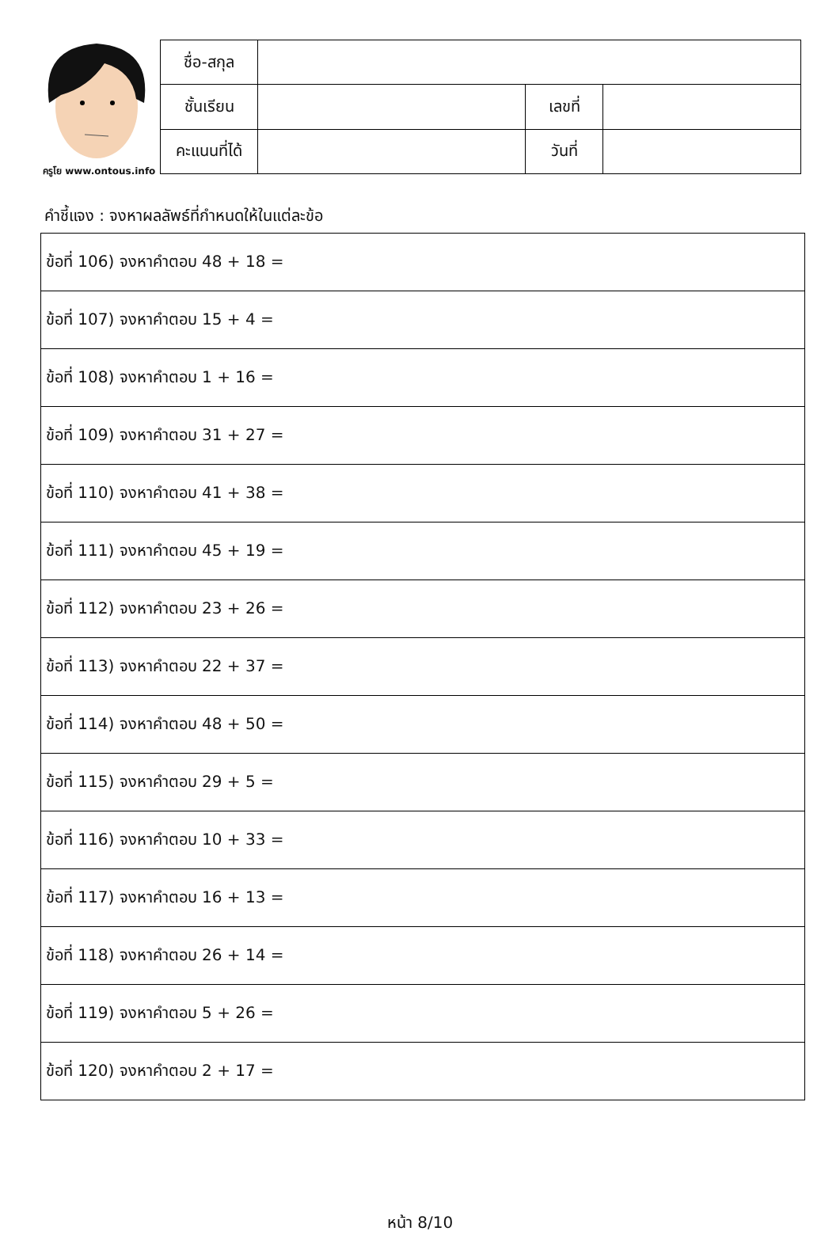ครูโย www.ontous.info
| ชื่อ-สกุล | | | |
| ชั้นเรียน | | เลขที่ | |
| คะแนนที่ได้ | | วันที่ | |
คำชี้แจง : จงหาผลลัพธ์ที่กำหนดให้ในแต่ละข้อ
| ข้อที่ 106) จงหาคำตอบ 48 + 18 = |
| ข้อที่ 107) จงหาคำตอบ 15 + 4 = |
| ข้อที่ 108) จงหาคำตอบ 1 + 16 = |
| ข้อที่ 109) จงหาคำตอบ 31 + 27 = |
| ข้อที่ 110) จงหาคำตอบ 41 + 38 = |
| ข้อที่ 111) จงหาคำตอบ 45 + 19 = |
| ข้อที่ 112) จงหาคำตอบ 23 + 26 = |
| ข้อที่ 113) จงหาคำตอบ 22 + 37 = |
| ข้อที่ 114) จงหาคำตอบ 48 + 50 = |
| ข้อที่ 115) จงหาคำตอบ 29 + 5 = |
| ข้อที่ 116) จงหาคำตอบ 10 + 33 = |
| ข้อที่ 117) จงหาคำตอบ 16 + 13 = |
| ข้อที่ 118) จงหาคำตอบ 26 + 14 = |
| ข้อที่ 119) จงหาคำตอบ 5 + 26 = |
| ข้อที่ 120) จงหาคำตอบ 2 + 17 = |
หน้า 8/10